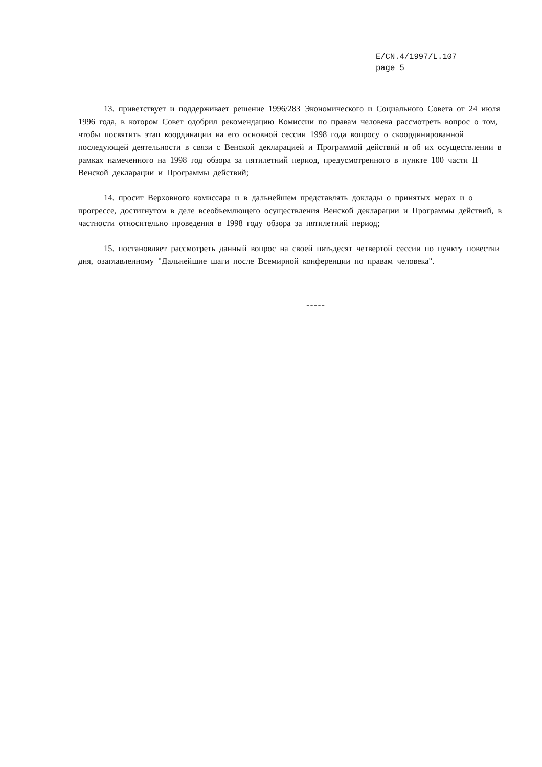E/CN.4/1997/L.107
page 5
13. приветствует и поддерживает решение 1996/283 Экономического и Социального Совета от 24 июля 1996 года, в котором Совет одобрил рекомендацию Комиссии по правам человека рассмотреть вопрос о том, чтобы посвятить этап координации на его основной сессии 1998 года вопросу о скоординированной последующей деятельности в связи с Венской декларацией и Программой действий и об их осуществлении в рамках намеченного на 1998 год обзора за пятилетний период, предусмотренного в пункте 100 части II Венской декларации и Программы действий;
14. просит Верховного комиссара и в дальнейшем представлять доклады о принятых мерах и о прогрессе, достигнутом в деле всеобъемлющего осуществления Венской декларации и Программы действий, в частности относительно проведения в 1998 году обзора за пятилетний период;
15. постановляет рассмотреть данный вопрос на своей пятьдесят четвертой сессии по пункту повестки дня, озаглавленному "Дальнейшие шаги после Всемирной конференции по правам человека".
-----